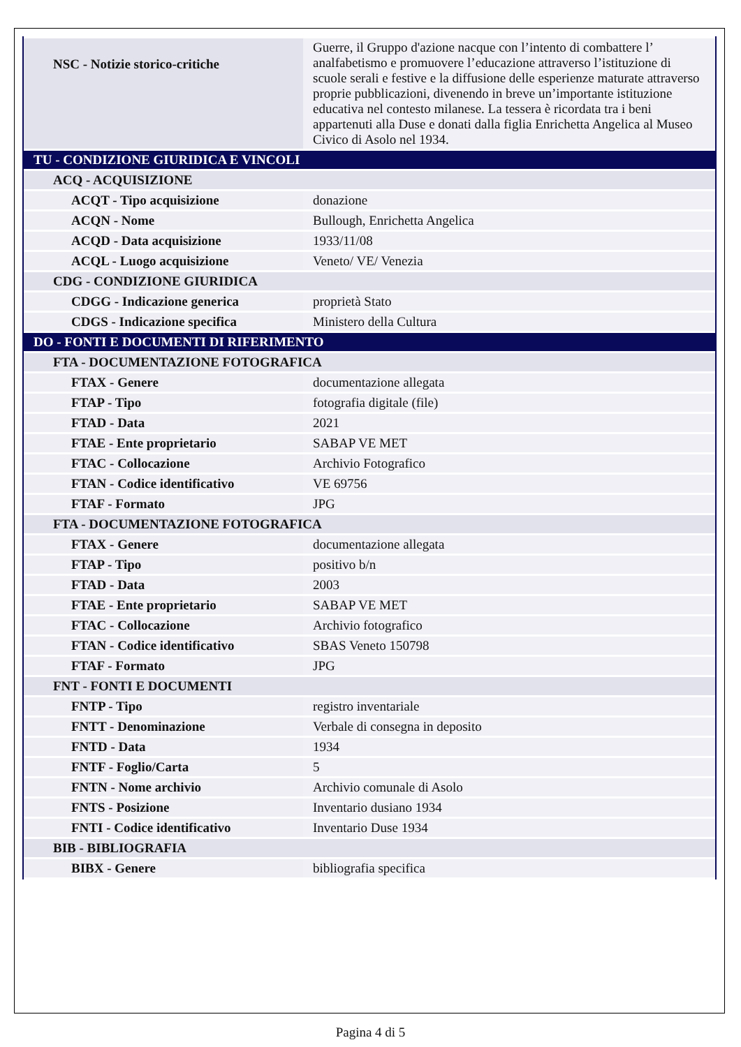| NSC - Notizie storico-critiche | Guerre, il Gruppo d'azione nacque con l’intento di combattere l’ analfabetismo e promuovere l’educazione attraverso l’istituzione di scuole serali e festive e la diffusione delle esperienze maturate attraverso proprie pubblicazioni, divenendo in breve un’importante istituzione educativa nel contesto milanese. La tessera è ricordata tra i beni appartenuti alla Duse e donati dalla figlia Enrichetta Angelica al Museo Civico di Asolo nel 1934. |
| TU - CONDIZIONE GIURIDICA E VINCOLI | |
| ACQ - ACQUISIZIONE | |
| ACQT - Tipo acquisizione | donazione |
| ACQN - Nome | Bullough, Enrichetta Angelica |
| ACQD - Data acquisizione | 1933/11/08 |
| ACQL - Luogo acquisizione | Veneto/ VE/ Venezia |
| CDG - CONDIZIONE GIURIDICA | |
| CDGG - Indicazione generica | proprietà Stato |
| CDGS - Indicazione specifica | Ministero della Cultura |
| DO - FONTI E DOCUMENTI DI RIFERIMENTO | |
| FTA - DOCUMENTAZIONE FOTOGRAFICA | |
| FTAX - Genere | documentazione allegata |
| FTAP - Tipo | fotografia digitale (file) |
| FTAD - Data | 2021 |
| FTAE - Ente proprietario | SABAP VE MET |
| FTAC - Collocazione | Archivio Fotografico |
| FTAN - Codice identificativo | VE 69756 |
| FTAF - Formato | JPG |
| FTA - DOCUMENTAZIONE FOTOGRAFICA | |
| FTAX - Genere | documentazione allegata |
| FTAP - Tipo | positivo b/n |
| FTAD - Data | 2003 |
| FTAE - Ente proprietario | SABAP VE MET |
| FTAC - Collocazione | Archivio fotografico |
| FTAN - Codice identificativo | SBAS Veneto 150798 |
| FTAF - Formato | JPG |
| FNT - FONTI E DOCUMENTI | |
| FNTP - Tipo | registro inventariale |
| FNTT - Denominazione | Verbale di consegna in deposito |
| FNTD - Data | 1934 |
| FNTF - Foglio/Carta | 5 |
| FNTN - Nome archivio | Archivio comunale di Asolo |
| FNTS - Posizione | Inventario dusiano 1934 |
| FNTI - Codice identificativo | Inventario Duse 1934 |
| BIB - BIBLIOGRAFIA | |
| BIBX - Genere | bibliografia specifica |
Pagina 4 di 5